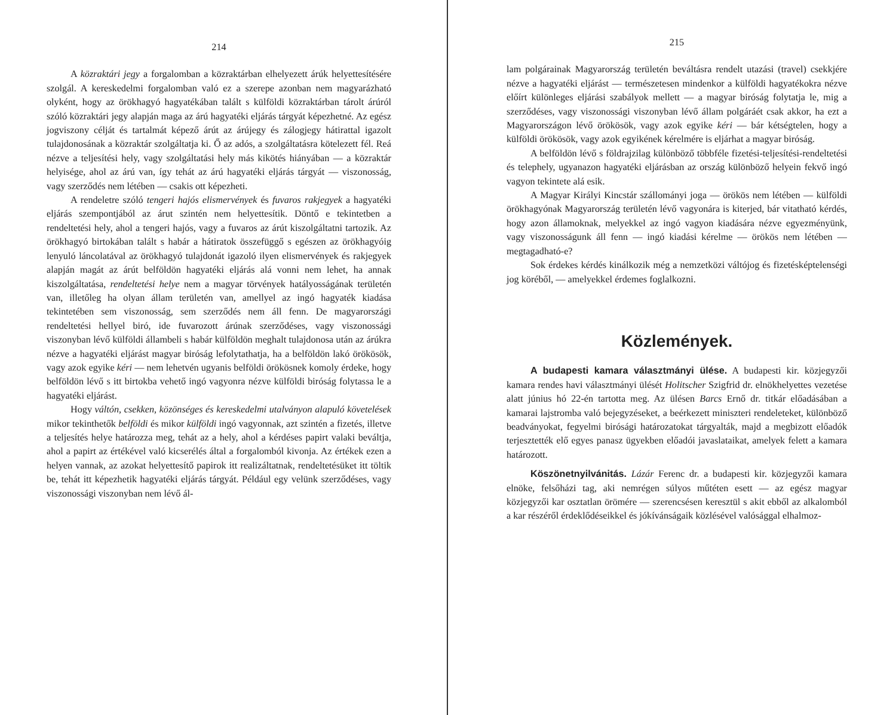214
A közraktári jegy a forgalomban a közraktárban elhelyezett árúk helyettesítésére szolgál. A kereskedelmi forgalomban való ez a szerepe azonban nem magyarázható olyként, hogy az örökhagyó hagyatékában talált s külföldi közraktárban tárolt árúról szóló közraktári jegy alapján maga az árú hagyatéki eljárás tárgyát képezhetné. Az egész jogviszony célját és tartalmát képező árút az árújegy és zálogjegy hátirattal igazolt tulajdonosának a közraktár szolgáltatja ki. Ő az adós, a szolgáltatásra kötelezett fél. Reá nézve a teljesítési hely, vagy szolgáltatási hely más kikötés hiányában — a közraktár helyisége, ahol az árú van, így tehát az árú hagyatéki eljárás tárgyát — viszonosság, vagy szerződés nem létében — csakis ott képezheti.
A rendeletre szóló tengeri hajós elismervények és fuvaros rakjegyek a hagyatéki eljárás szempontjából az árut szintén nem helyettesítik. Döntő e tekintetben a rendeltetési hely, ahol a tengeri hajós, vagy a fuvaros az árút kiszolgáltatni tartozik. Az örökhagyó birtokában talált s habár a hátiratok összefüggő s egészen az örökhagyóig lenyuló láncolatával az örökhagyó tulajdonát igazoló ilyen elismervények és rakjegyek alapján magát az árút belföldön hagyatéki eljárás alá vonni nem lehet, ha annak kiszolgáltatása, rendeltetési helye nem a magyar törvények hatályosságának területén van, illetőleg ha olyan állam területén van, amellyel az ingó hagyaték kiadása tekintetében sem viszonosság, sem szerződés nem áll fenn. De magyarországi rendeltetési hellyel biró, ide fuvarozott árúnak szerződéses, vagy viszonossági viszonyban lévő külföldi állambeli s habár külföldön meghalt tulajdonosa után az árúkra nézve a hagyatéki eljárást magyar biróság lefolytathatja, ha a belföldön lakó örökösök, vagy azok egyike kéri — nem lehetvén ugyanis belföldi örökösnek komoly érdeke, hogy belföldön lévő s itt birtokba vehető ingó vagyonra nézve külföldi biróság folytassa le a hagyatéki eljárást.
Hogy váltón, csekken, közönséges és kereskedelmi utalványon alapuló követelések mikor tekinthetők belföldi és mikor külföldi ingó vagyonnak, azt szintén a fizetés, illetve a teljesítés helye határozza meg, tehát az a hely, ahol a kérdéses papirt valaki beváltja, ahol a papirt az értékével való kicserélés által a forgalomból kivonja. Az értékek ezen a helyen vannak, az azokat helyettesítő papirok itt realizáltatnak, rendeltetésüket itt töltik be, tehát itt képezhetik hagyatéki eljárás tárgyát. Például egy velünk szerződéses, vagy viszonossági viszonyban nem lévő ál-
215
lam polgárainak Magyarország területén beváltásra rendelt utazási (travel) csekkjére nézve a hagyatéki eljárást — természetesen mindenkor a külföldi hagyatékokra nézve előírt különleges eljárási szabályok mellett — a magyar biróság folytatja le, mig a szerződéses, vagy viszonossági viszonyban lévő állam polgáráét csak akkor, ha ezt a Magyarországon lévő örökösök, vagy azok egyike kéri — bár kétségtelen, hogy a külföldi örökösök, vagy azok egyikének kérelmére is eljárhat a magyar biróság.
A belföldön lévő s földrajzilag különböző többféle fizetési-teljesítési-rendeltetési és telephely, ugyanazon hagyatéki eljárásban az ország különböző helyein fekvő ingó vagyon tekintete alá esik.
A Magyar Királyi Kincstár szállományi joga — örökös nem létében — külföldi örökhagyónak Magyarország területén lévő vagyonára is kiterjed, bár vitatható kérdés, hogy azon államoknak, melyekkel az ingó vagyon kiadására nézve egyezményünk, vagy viszonosságunk áll fenn — ingó kiadási kérelme — örökös nem létében — megtagadható-e?
Sok érdekes kérdés kinálkozik még a nemzetközi váltójog és fizetésképtelenségi jog köréből, — amelyekkel érdemes foglalkozni.
Közlemények.
A budapesti kamara választmányi ülése. A budapesti kir. közjegyzői kamara rendes havi választmányi ülését Holitscher Szigfrid dr. elnökhelyettes vezetése alatt június hó 22-én tartotta meg. Az ülésen Barcs Ernő dr. titkár előadásában a kamarai lajstromba való bejegyzéseket, a beérkezett miniszteri rendeleteket, különböző beadványokat, fegyelmi birósági határozatokat tárgyalták, majd a megbizott előadók terjesztették elő egyes panasz ügyekben előadói javaslataikat, amelyek felett a kamara határozott.
Köszönetnyilvánitás. Lázár Ferenc dr. a budapesti kir. közjegyzői kamara elnöke, felsőházi tag, aki nemrégen súlyos műtéten esett — az egész magyar közjegyzői kar osztatlan örömére — szerencsésen keresztül s akit ebből az alkalomból a kar részéről érdeklődéseikkel és jókívánságaik közlésével valósággal elhalmoz-